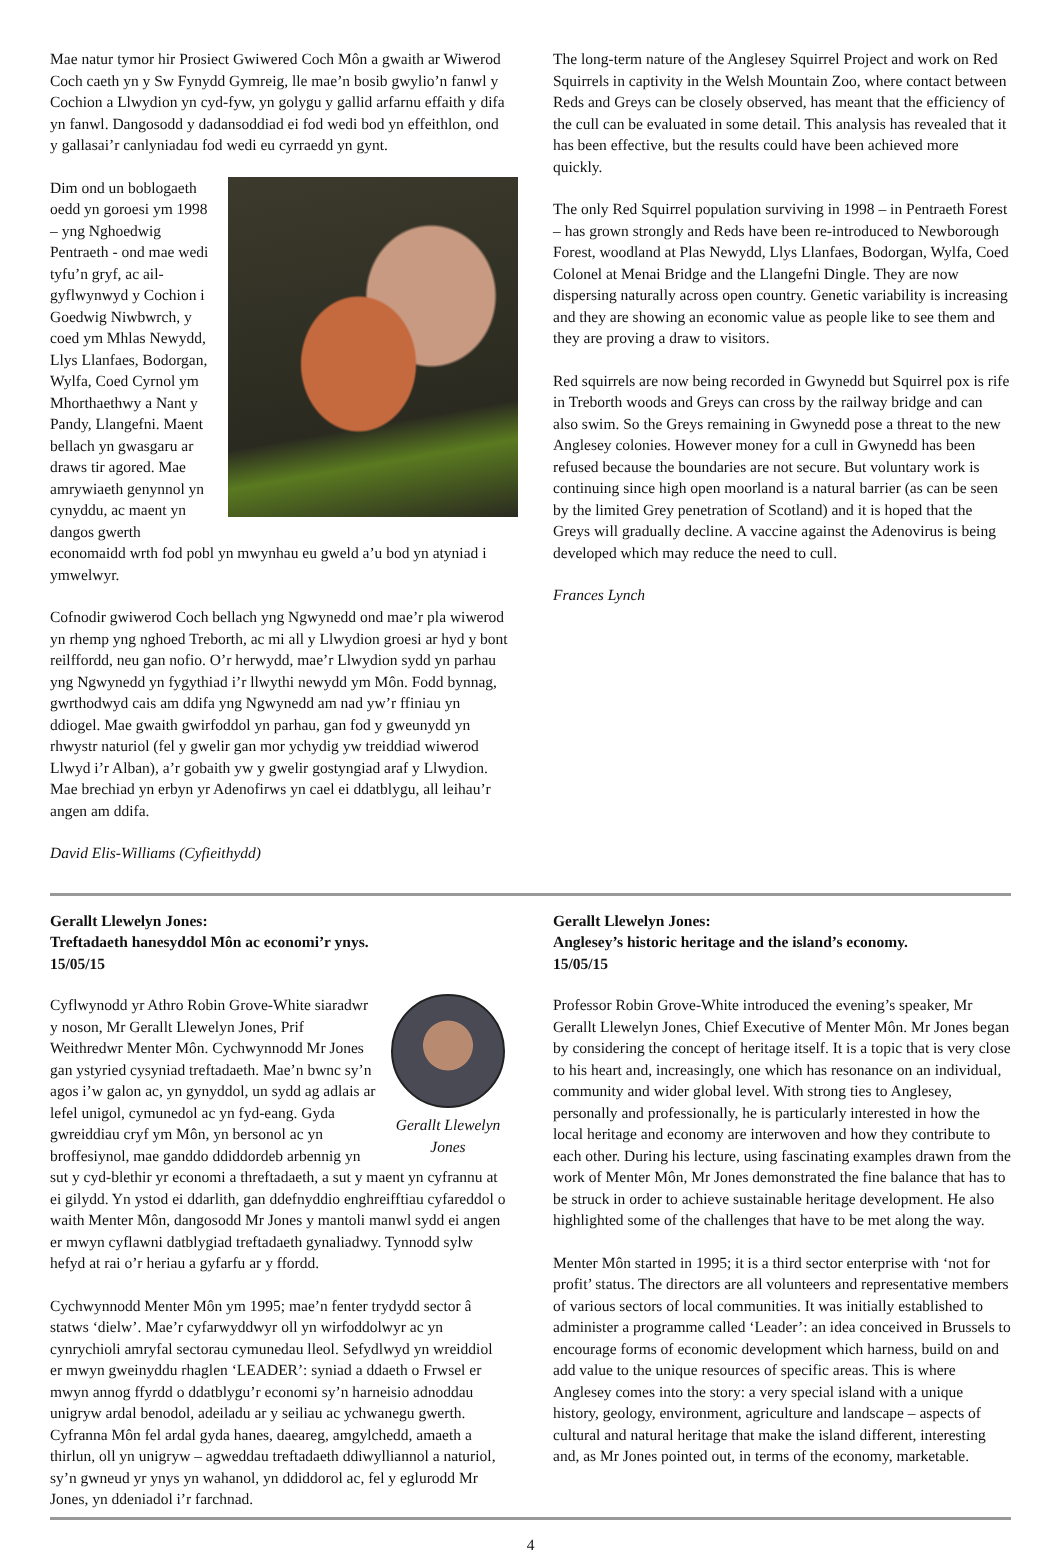Mae natur tymor hir Prosiect Gwiwered Coch Môn a gwaith ar Wiwerod Coch caeth yn y Sw Fynydd Gymreig, lle mae’n bosib gwylio’n fanwl y Cochion a Llwydion yn cyd-fyw, yn golygu y gallid arfarnu effaith y difa yn fanwl. Dangosodd y dadansoddiad ei fod wedi bod yn effeithlon, ond y gallasai’r canlyniadau fod wedi eu cyrraedd yn gynt.
Dim ond un boblogaeth oedd yn goroesi ym 1998 – yng Nghoedwig Pentraeth - ond mae wedi tyfu’n gryf, ac ail-gyflwynwyd y Cochion i Goedwig Niwbwrch, y coed ym Mhlas Newydd, Llys Llanfaes, Bodorgan, Wylfa, Coed Cyrnol ym Mhorthaethwy a Nant y Pandy, Llangefni. Maent bellach yn gwasgaru ar draws tir agored. Mae amrywiaeth genynnol yn cynyddu, ac maent yn dangos gwerth economaidd wrth fod pobl yn mwynhau eu gweld a’u bod yn atyniad i ymwelwyr.
Cofnodir gwiwerod Coch bellach yng Ngwynedd ond mae’r pla wiwerod yn rhemp yng nghoed Treborth, ac mi all y Llwydion groesi ar hyd y bont reilffordd, neu gan nofio. O’r herwydd, mae’r Llwydion sydd yn parhau yng Ngwynedd yn fygythiad i’r llwythi newydd ym Môn. Fodd bynnag, gwrthodwyd cais am ddifa yng Ngwynedd am nad yw’r ffiniau yn ddiogel. Mae gwaith gwirfoddol yn parhau, gan fod y gweunydd yn rhwystr naturiol (fel y gwelir gan mor ychydig yw treiddiad wiwerod Llwyd i’r Alban), a’r gobaith yw y gwelir gostyngiad araf y Llwydion. Mae brechiad yn erbyn yr Adenofirws yn cael ei ddatblygu, all leihau’r angen am ddifa.
David Elis-Williams (Cyfieithydd)
The long-term nature of the Anglesey Squirrel Project and work on Red Squirrels in captivity in the Welsh Mountain Zoo, where contact between Reds and Greys can be closely observed, has meant that the efficiency of the cull can be evaluated in some detail. This analysis has revealed that it has been effective, but the results could have been achieved more quickly.
The only Red Squirrel population surviving in 1998 – in Pentraeth Forest – has grown strongly and Reds have been re-introduced to Newborough Forest, woodland at Plas Newydd, Llys Llanfaes, Bodorgan, Wylfa, Coed Colonel at Menai Bridge and the Llangefni Dingle. They are now dispersing naturally across open country. Genetic variability is increasing and they are showing an economic value as people like to see them and they are proving a draw to visitors.
Red squirrels are now being recorded in Gwynedd but Squirrel pox is rife in Treborth woods and Greys can cross by the railway bridge and can also swim. So the Greys remaining in Gwynedd pose a threat to the new Anglesey colonies. However money for a cull in Gwynedd has been refused because the boundaries are not secure. But voluntary work is continuing since high open moorland is a natural barrier (as can be seen by the limited Grey penetration of Scotland) and it is hoped that the Greys will gradually decline. A vaccine against the Adenovirus is being developed which may reduce the need to cull.
Frances Lynch
Gerallt Llewelyn Jones:
Treftadaeth hanesyddol Môn ac economi’r ynys.
15/05/15
Gerallt Llewelyn Jones
Cyflwynodd yr Athro Robin Grove-White siaradwr y noson, Mr Gerallt Llewelyn Jones, Prif Weithredwr Menter Môn. Cychwynnodd Mr Jones gan ystyried cysyniad treftadaeth. Mae’n bwnc sy’n agos i’w galon ac, yn gynyddol, un sydd ag adlais ar lefel unigol, cymunedol ac yn fyd-eang. Gyda gwreiddiau cryf ym Môn, yn bersonol ac yn broffesiynol, mae ganddo ddiddordeb arbennig yn sut y cyd-blethir yr economi a threftadaeth, a sut y maent yn cyfrannu at ei gilydd. Yn ystod ei ddarlith, gan ddefnyddio enghreifftiau cyfareddol o waith Menter Môn, dangosodd Mr Jones y mantoli manwl sydd ei angen er mwyn cyflawni datblygiad treftadaeth gynaliadwy. Tynnodd sylw hefyd at rai o’r heriau a gyfarfu ar y ffordd.
Cychwynnodd Menter Môn ym 1995; mae’n fenter trydydd sector â statws ‘dielw’. Mae’r cyfarwyddwyr oll yn wirfoddolwyr ac yn cynrychioli amryfal sectorau cymunedau lleol. Sefydlwyd yn wreiddiol er mwyn gweinyddu rhaglen ‘LEADER’: syniad a ddaeth o Frwsel er mwyn annog ffyrdd o ddatblygu’r economi sy’n harneisio adnoddau unigryw ardal benodol, adeiladu ar y seiliau ac ychwanegu gwerth. Cyfranna Môn fel ardal gyda hanes, daeareg, amgylchedd, amaeth a thirlun, oll yn unigryw – agweddau treftadaeth ddiwylliannol a naturiol, sy’n gwneud yr ynys yn wahanol, yn ddiddorol ac, fel y eglurodd Mr Jones, yn ddeniadol i’r farchnad.
Gerallt Llewelyn Jones:
Anglesey’s historic heritage and the island’s economy.
15/05/15
Professor Robin Grove-White introduced the evening’s speaker, Mr Gerallt Llewelyn Jones, Chief Executive of Menter Môn. Mr Jones began by considering the concept of heritage itself. It is a topic that is very close to his heart and, increasingly, one which has resonance on an individual, community and wider global level. With strong ties to Anglesey, personally and professionally, he is particularly interested in how the local heritage and economy are interwoven and how they contribute to each other. During his lecture, using fascinating examples drawn from the work of Menter Môn, Mr Jones demonstrated the fine balance that has to be struck in order to achieve sustainable heritage development. He also highlighted some of the challenges that have to be met along the way.
Menter Môn started in 1995; it is a third sector enterprise with ‘not for profit’ status. The directors are all volunteers and representative members of various sectors of local communities. It was initially established to administer a programme called ‘Leader’: an idea conceived in Brussels to encourage forms of economic development which harness, build on and add value to the unique resources of specific areas. This is where Anglesey comes into the story: a very special island with a unique history, geology, environment, agriculture and landscape – aspects of cultural and natural heritage that make the island different, interesting and, as Mr Jones pointed out, in terms of the economy, marketable.
4